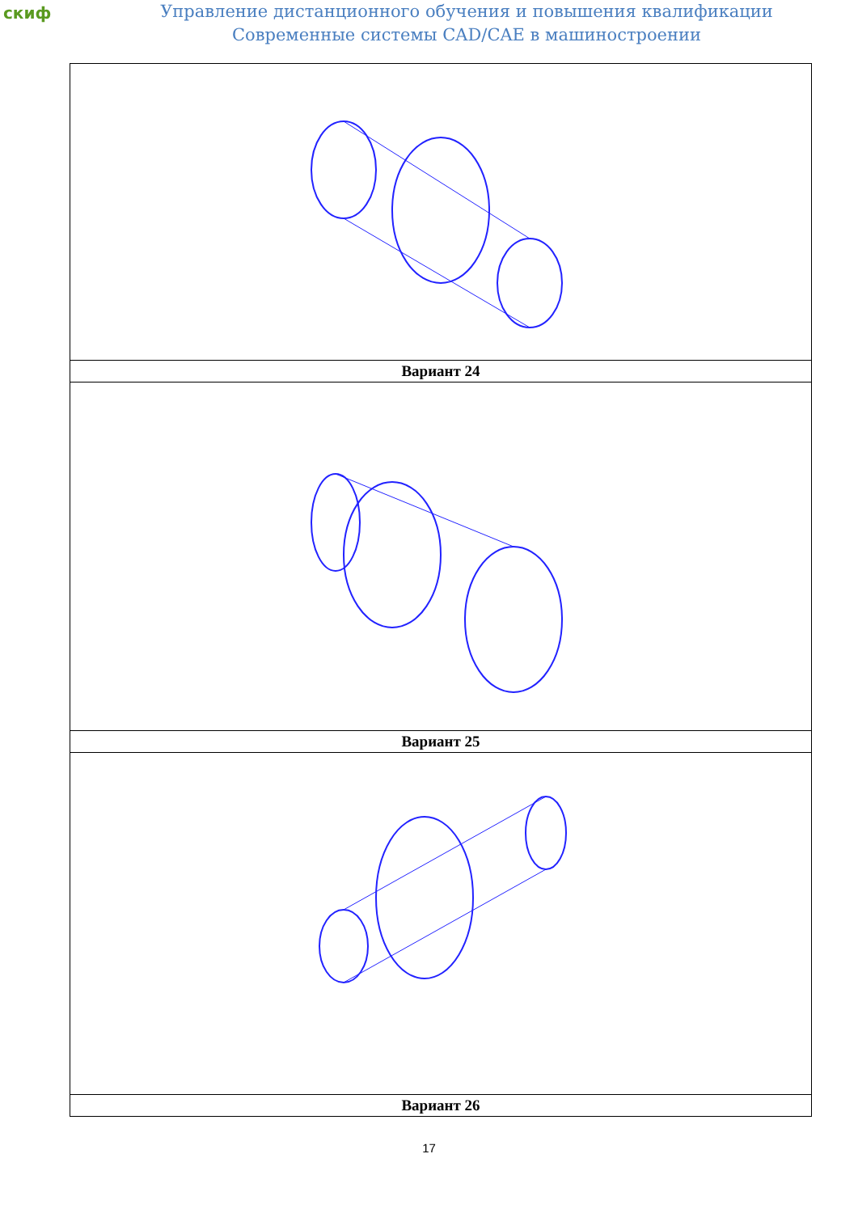скиф
Управление дистанционного обучения и повышения квалификации
Современные системы CAD/CAE в машиностроении
| Вариант 24 |
| Вариант 25 |
| Вариант 26 |
17